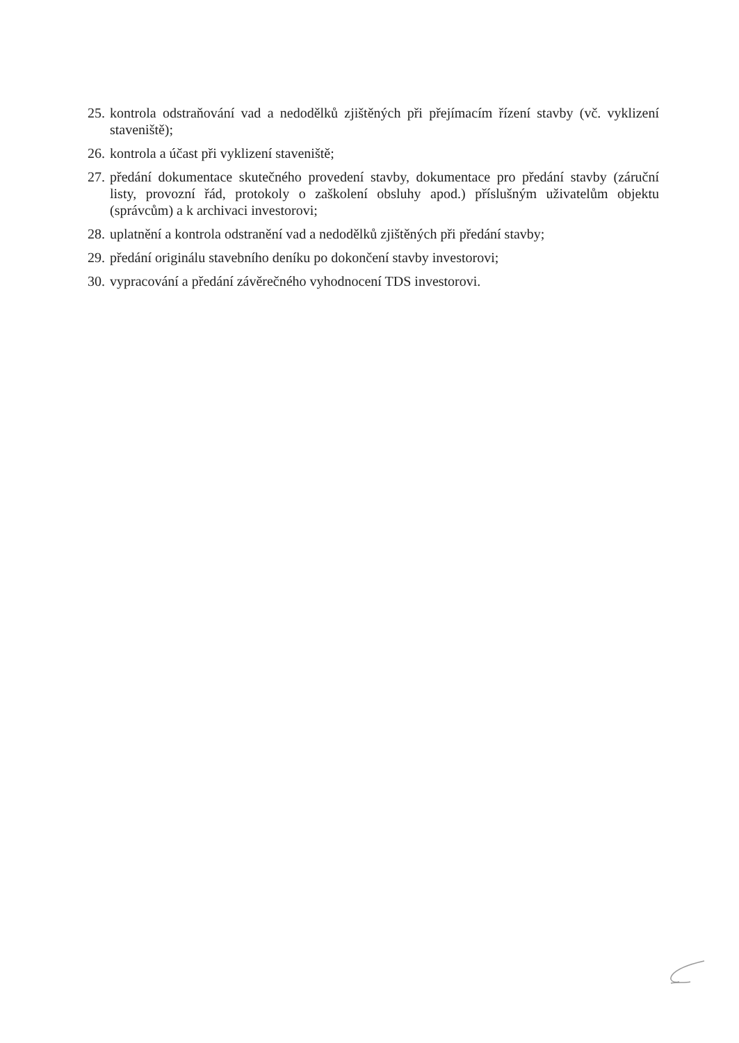25. kontrola odstraňování vad a nedodělků zjištěných při přejímacím řízení stavby (vč. vyklizení staveniště);
26. kontrola a účast při vyklizení staveniště;
27. předání dokumentace skutečného provedení stavby, dokumentace pro předání stavby (záruční listy, provozní řád, protokoly o zaškolení obsluhy apod.) příslušným uživatelům objektu (správcům) a k archivaci investorovi;
28. uplatnění a kontrola odstranění vad a nedodělků zjištěných při předání stavby;
29. předání originálu stavebního deníku po dokončení stavby investorovi;
30. vypracování a předání závěrečného vyhodnocení TDS investorovi.